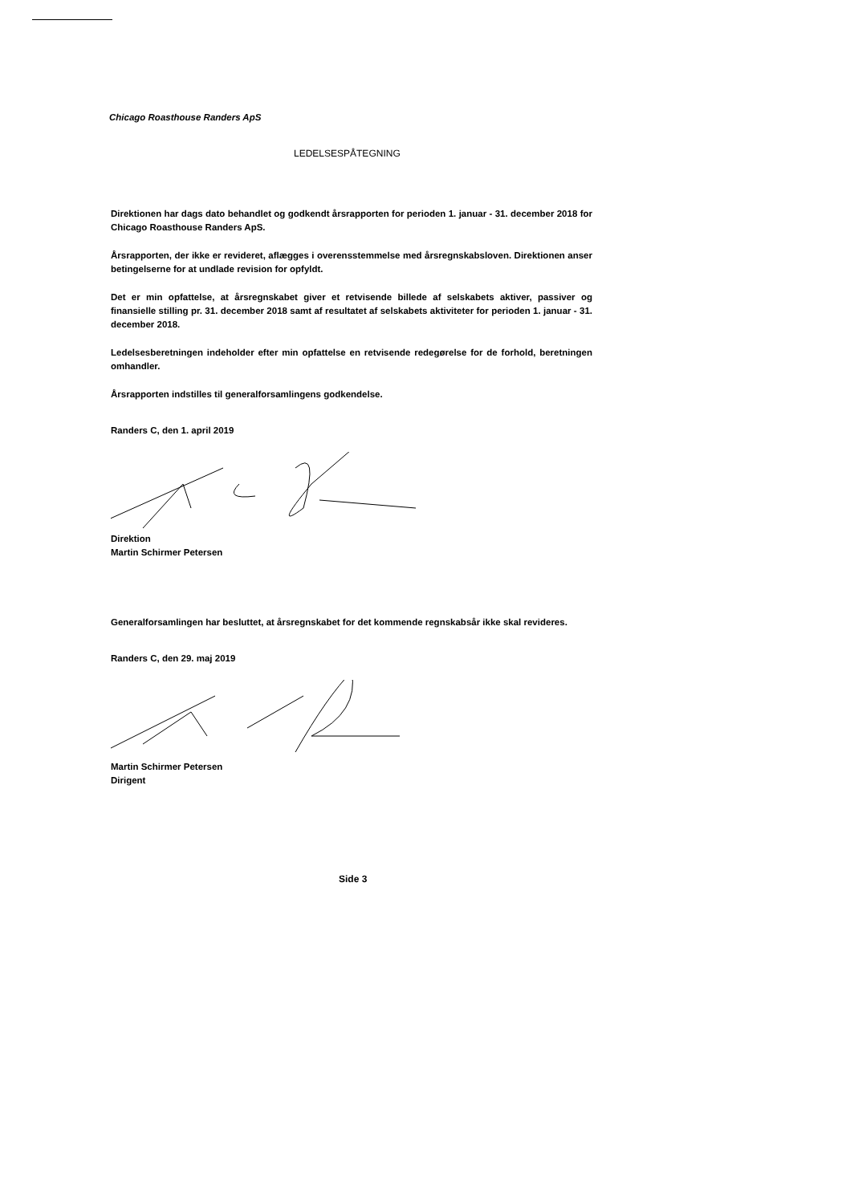Chicago Roasthouse Randers ApS
LEDELSESPÅTEGNING
Direktionen har dags dato behandlet og godkendt årsrapporten for perioden 1. januar - 31. december 2018 for Chicago Roasthouse Randers ApS.
Årsrapporten, der ikke er revideret, aflægges i overensstemmelse med årsregnskabsloven. Direktionen anser betingelserne for at undlade revision for opfyldt.
Det er min opfattelse, at årsregnskabet giver et retvisende billede af selskabets aktiver, passiver og finansielle stilling pr. 31. december 2018 samt af resultatet af selskabets aktiviteter for perioden 1. januar - 31. december 2018.
Ledelsesberetningen indeholder efter min opfattelse en retvisende redegørelse for de forhold, beretningen omhandler.
Årsrapporten indstilles til generalforsamlingens godkendelse.
Randers C, den 1. april 2019
Direktion
Martin Schirmer Petersen
Generalforsamlingen har besluttet, at årsregnskabet for det kommende regnskabsår ikke skal revideres.
Randers C, den 29. maj 2019
Martin Schirmer Petersen
Dirigent
Side 3